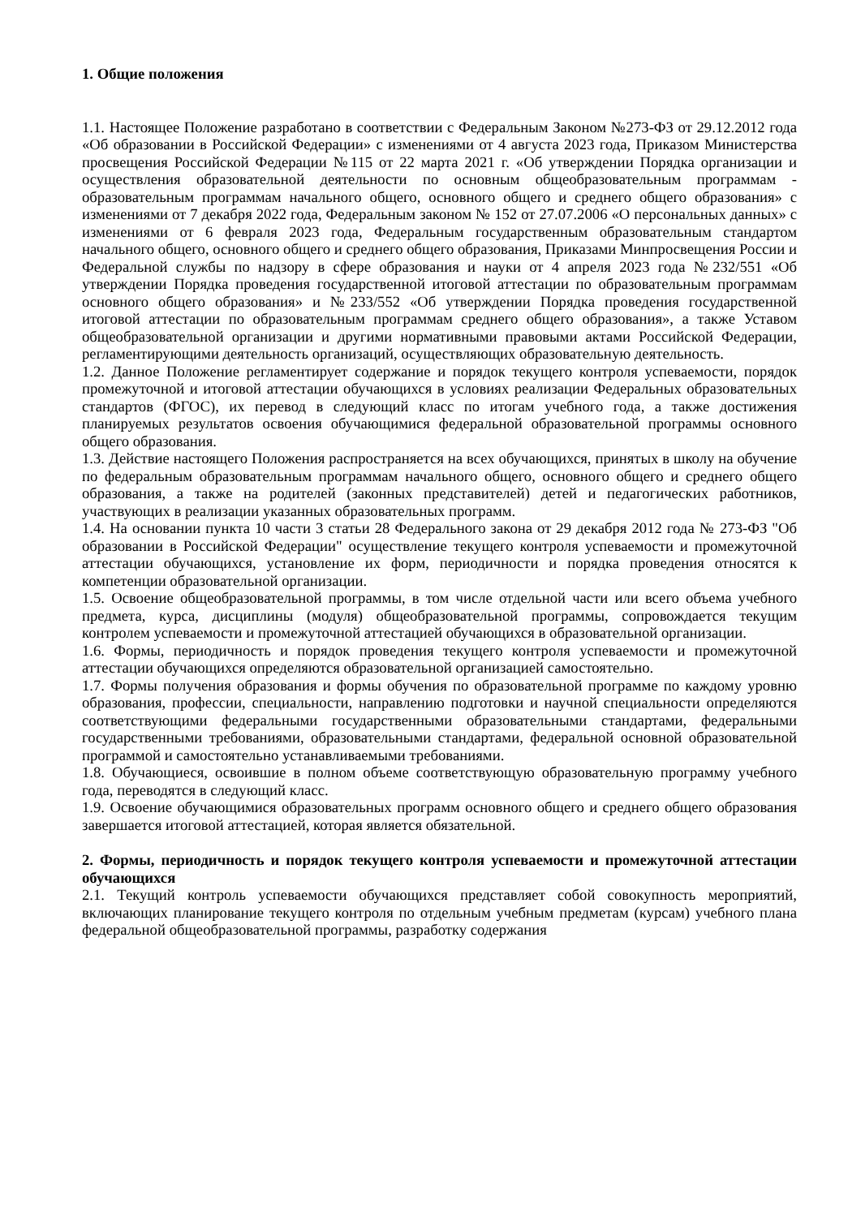1. Общие положения
1.1. Настоящее Положение разработано в соответствии с Федеральным Законом №273-ФЗ от 29.12.2012 года «Об образовании в Российской Федерации» с изменениями от 4 августа 2023 года, Приказом Министерства просвещения Российской Федерации №115 от 22 марта 2021 г. «Об утверждении Порядка организации и осуществления образовательной деятельности по основным общеобразовательным программам - образовательным программам начального общего, основного общего и среднего общего образования» с изменениями от 7 декабря 2022 года, Федеральным законом № 152 от 27.07.2006 «О персональных данных» с изменениями от 6 февраля 2023 года, Федеральным государственным образовательным стандартом начального общего, основного общего и среднего общего образования, Приказами Минпросвещения России и Федеральной службы по надзору в сфере образования и науки от 4 апреля 2023 года №232/551 «Об утверждении Порядка проведения государственной итоговой аттестации по образовательным программам основного общего образования» и №233/552 «Об утверждении Порядка проведения государственной итоговой аттестации по образовательным программам среднего общего образования», а также Уставом общеобразовательной организации и другими нормативными правовыми актами Российской Федерации, регламентирующими деятельность организаций, осуществляющих образовательную деятельность.
1.2. Данное Положение регламентирует содержание и порядок текущего контроля успеваемости, порядок промежуточной и итоговой аттестации обучающихся в условиях реализации Федеральных образовательных стандартов (ФГОС), их перевод в следующий класс по итогам учебного года, а также достижения планируемых результатов освоения обучающимися федеральной образовательной программы основного общего образования.
1.3. Действие настоящего Положения распространяется на всех обучающихся, принятых в школу на обучение по федеральным образовательным программам начального общего, основного общего и среднего общего образования, а также на родителей (законных представителей) детей и педагогических работников, участвующих в реализации указанных образовательных программ.
1.4. На основании пункта 10 части 3 статьи 28 Федерального закона от 29 декабря 2012 года № 273-ФЗ "Об образовании в Российской Федерации" осуществление текущего контроля успеваемости и промежуточной аттестации обучающихся, установление их форм, периодичности и порядка проведения относятся к компетенции образовательной организации.
1.5. Освоение общеобразовательной программы, в том числе отдельной части или всего объема учебного предмета, курса, дисциплины (модуля) общеобразовательной программы, сопровождается текущим контролем успеваемости и промежуточной аттестацией обучающихся в образовательной организации.
1.6. Формы, периодичность и порядок проведения текущего контроля успеваемости и промежуточной аттестации обучающихся определяются образовательной организацией самостоятельно.
1.7. Формы получения образования и формы обучения по образовательной программе по каждому уровню образования, профессии, специальности, направлению подготовки и научной специальности определяются соответствующими федеральными государственными образовательными стандартами, федеральными государственными требованиями, образовательными стандартами, федеральной основной образовательной программой и самостоятельно устанавливаемыми требованиями.
1.8. Обучающиеся, освоившие в полном объеме соответствующую образовательную программу учебного года, переводятся в следующий класс.
1.9. Освоение обучающимися образовательных программ основного общего и среднего общего образования завершается итоговой аттестацией, которая является обязательной.
2. Формы, периодичность и порядок текущего контроля успеваемости и промежуточной аттестации обучающихся
2.1. Текущий контроль успеваемости обучающихся представляет собой совокупность мероприятий, включающих планирование текущего контроля по отдельным учебным предметам (курсам) учебного плана федеральной общеобразовательной программы, разработку содержания